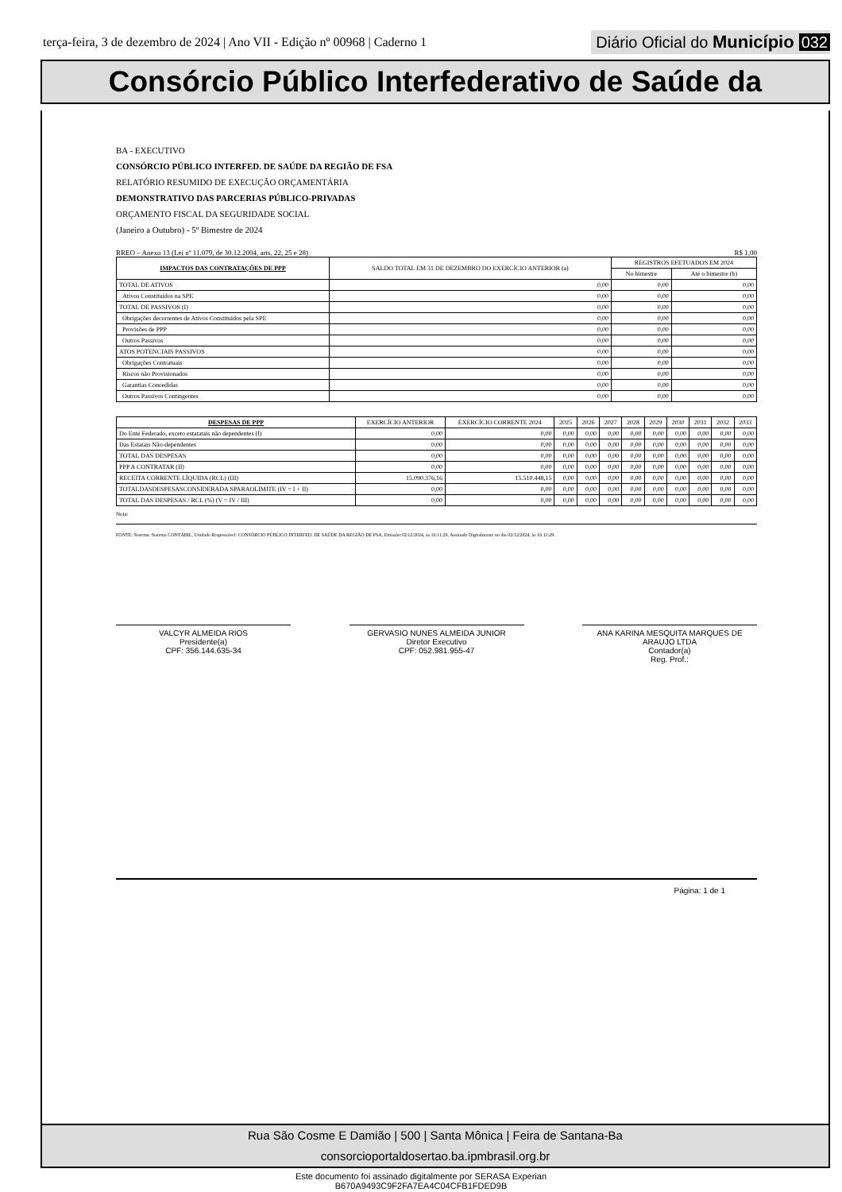terça-feira, 3 de dezembro de 2024 | Ano VII - Edição nº 00968 | Caderno 1
Diário Oficial do Município 032
Consórcio Público Interfederativo de Saúde da
BA - EXECUTIVO
CONSÓRCIO PÚBLICO INTERFED. DE SAÚDE DA REGIÃO DE FSA
RELATÓRIO RESUMIDO DE EXECUÇÃO ORÇAMENTÁRIA
DEMONSTRATIVO DAS PARCERIAS PÚBLICO-PRIVADAS
ORÇAMENTO FISCAL DA SEGURIDADE SOCIAL
(Janeiro a Outubro) - 5º Bimestre de 2024
RREO – Anexo 13 (Lei nº 11.079, de 30.12.2004, arts. 22, 25 e 28) R$ 1,00
| IMPACTOS DAS CONTRATAÇÕES DE PPP | SALDO TOTAL EM 31 DE DEZEMBRO DO EXERCÍCIO ANTERIOR (a) | REGISTROS EFETUADOS EM 2024 | |
| --- | --- | --- | --- |
| | | No bimestre | Até o bimestre (b) |
| TOTAL DE ATIVOS | 0,00 | 0,00 | 0,00 |
| Ativos Constituídos na SPE | 0,00 | 0,00 | 0,00 |
| TOTAL DE PASSIVOS (I) | 0,00 | 0,00 | 0,00 |
| Obrigações decorrentes de Ativos Constituídos pela SPE | 0,00 | 0,00 | 0,00 |
| Provisões de PPP | 0,00 | 0,00 | 0,00 |
| Outros Passivos | 0,00 | 0,00 | 0,00 |
| ATOS POTENCIAIS PASSIVOS | 0,00 | 0,00 | 0,00 |
| Obrigações Contratuais | 0,00 | 0,00 | 0,00 |
| Riscos não Provisionados | 0,00 | 0,00 | 0,00 |
| Garantias Concedidas | 0,00 | 0,00 | 0,00 |
| Outros Passivos Contingentes | 0,00 | 0,00 | 0,00 |
| DESPESAS DE PPP | EXERCÍCIO ANTERIOR | EXERCÍCIO CORRENTE 2024 | 2025 | 2026 | 2027 | 2028 | 2029 | 2030 | 2031 | 2032 | 2033 |
| --- | --- | --- | --- | --- | --- | --- | --- | --- | --- | --- | --- |
| Do Ente Federado, exceto estatatais não dependentes (I) | 0,00 | 0,00 | 0,00 | 0,00 | 0,00 | 0,00 | 0,00 | 0,00 | 0,00 | 0,00 | 0,00 |
| Das Estatais Não-dependentes | 0,00 | 0,00 | 0,00 | 0,00 | 0,00 | 0,00 | 0,00 | 0,00 | 0,00 | 0,00 | 0,00 |
| TOTAL DAS DESPESAS | 0,00 | 0,00 | 0,00 | 0,00 | 0,00 | 0,00 | 0,00 | 0,00 | 0,00 | 0,00 | 0,00 |
| PPP A CONTRATAR (II) | 0,00 | 0,00 | 0,00 | 0,00 | 0,00 | 0,00 | 0,00 | 0,00 | 0,00 | 0,00 | 0,00 |
| RECEITA CORRENTE LÍQUIDA (RCL) (III) | 15.090.376,16 | 15.510.448,15 | 0,00 | 0,00 | 0,00 | 0,00 | 0,00 | 0,00 | 0,00 | 0,00 | 0,00 |
| TOTALDASDESPESASCONSIDERADA SPARAOLIMITE (IV = I + II) | 0,00 | 0,00 | 0,00 | 0,00 | 0,00 | 0,00 | 0,00 | 0,00 | 0,00 | 0,00 | 0,00 |
| TOTAL DAS DESPESAS / RCL (%) (V = IV / III) | 0,00 | 0,00 | 0,00 | 0,00 | 0,00 | 0,00 | 0,00 | 0,00 | 0,00 | 0,00 | 0,00 |
Nota:
FONTE: Sistema: Sistema CONTÁBIL, Unidade Responsável: CONSÓRCIO PÚBLICO INTERFED. DE SAÚDE DA REGIÃO DE FSA, Emissão:02/12/2024, às 16:11:29, Assinado Digitalmente no dia 02/12/2024, às 16:11:29.
VALCYR ALMEIDA RIOS
Presidente(a)
CPF: 356.144.635-34
GERVASIO NUNES ALMEIDA JUNIOR
Diretor Executivo
CPF: 052.981.955-47
ANA KARINA MESQUITA MARQUES DE ARAUJO LTDA
Contador(a)
Reg. Prof.:
Página: 1 de 1
Rua São Cosme E Damião | 500 | Santa Mônica | Feira de Santana-Ba
consorcioportaldosertao.ba.ipmbrasil.org.br
Este documento foi assinado digitalmente por SERASA Experian
B670A9493C9F2FA7EA4C04CFB1FDED9B